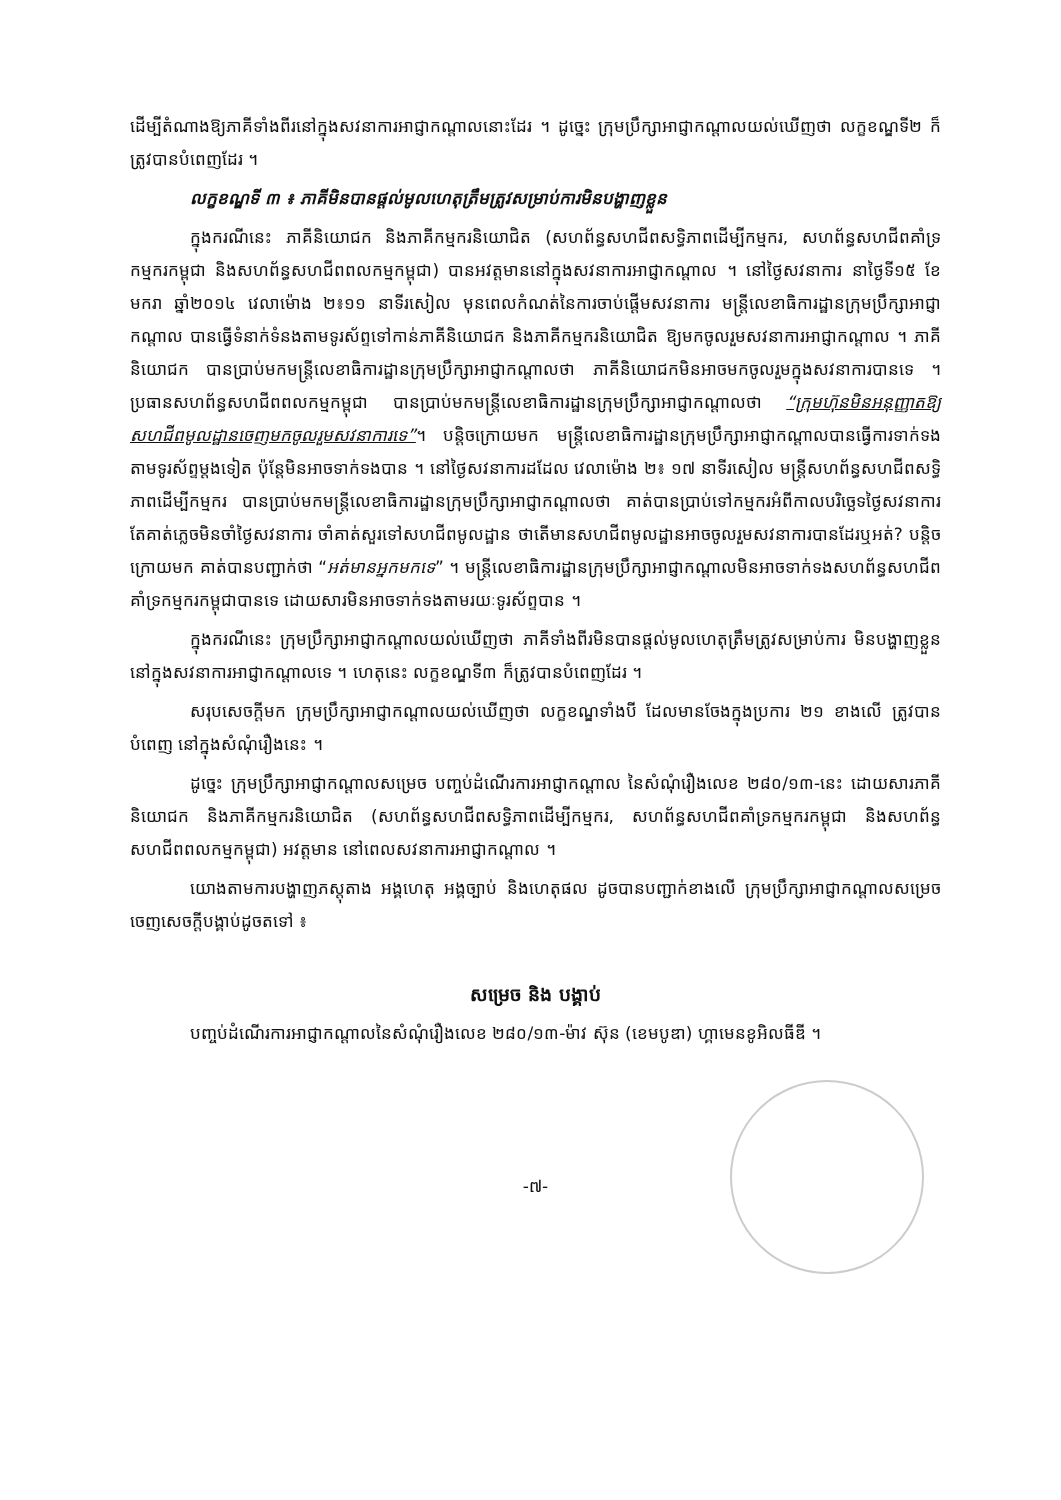ដើម្បីតំណាងឱ្យភាគីទាំងពីរនៅក្នុងសវនាការអាជ្ញាកណ្តាលនោះដែរ ។ ដូច្នេះ ក្រុមប្រឹក្សាអាជ្ញាកណ្តាលយល់ឃើញថា លក្ខខណ្ឌទី២ ក៏ត្រូវបានបំពេញដែរ ។
លក្ខខណ្ឌទី ៣ ៖ ភាគីមិនបានផ្តល់មូលហេតុត្រឹមត្រូវសម្រាប់ការមិនបង្ហាញខ្លួន
ក្នុងករណីនេះ ភាគីនិយោជក និងភាគីកម្មករនិយោជិត (សហព័ន្ធសហជីពសទ្ធិភាពដើម្បីកម្មករ, សហព័ន្ធសហជីពគាំទ្រកម្មករកម្ពុជា និងសហព័ន្ធសហជីពពលកម្មកម្ពុជា) បានអវត្តមាននៅក្នុងសវនាការអាជ្ញាកណ្តាល ។ នៅថ្ងៃសវនាការ នាថ្ងៃទី១៥ ខែមករា ឆ្នាំ២០១៤ វេលាម៉ោង ២៖១១ នាទីរសៀល មុនពេលកំណត់នៃការចាប់ផ្តើមសវនាការ មន្ត្រីលេខាធិការដ្ឋានក្រុមប្រឹក្សាអាជ្ញាកណ្តាល បានធ្វើទំនាក់ទំនងតាមទូរស័ព្ទទៅកាន់ភាគីនិយោជក និងភាគីកម្មករនិយោជិត ឱ្យមកចូលរួមសវនាការអាជ្ញាកណ្តាល ។ ភាគីនិយោជក បានប្រាប់មកមន្ត្រីលេខាធិការដ្ឋានក្រុមប្រឹក្សាអាជ្ញាកណ្តាលថា ភាគីនិយោជកមិនអាចមកចូលរួមក្នុងសវនាការបានទេ ។ ប្រធានសហព័ន្ធសហជីពពលកម្មកម្ពុជា បានប្រាប់មកមន្ត្រីលេខាធិការដ្ឋានក្រុមប្រឹក្សាអាជ្ញាកណ្តាលថា “ក្រុមហ៊ុនមិនអនុញ្ញាតឱ្យសហជីពមូលដ្ឋានចេញមកចូលរួមសវនាការទេ”។ បន្តិចក្រោយមក មន្ត្រីលេខាធិការដ្ឋានក្រុមប្រឹក្សាអាជ្ញាកណ្តាលបានធ្វើការទាក់ទងតាមទូរស័ព្ទម្តងទៀត ប៉ុន្តែមិនអាចទាក់ទងបាន ។ នៅថ្ងៃសវនាការដដែល វេលាម៉ោង ២៖ ១៧ នាទីរសៀល មន្ត្រីសហព័ន្ធសហជីពសទ្ធិភាពដើម្បីកម្មករ បានប្រាប់មកមន្ត្រីលេខាធិការដ្ឋានក្រុមប្រឹក្សាអាជ្ញាកណ្តាលថា គាត់បានប្រាប់ទៅកម្មករអំពីកាលបរិច្ឆេទថ្ងៃសវនាការ តែគាត់ភ្លេចមិនចាំថ្ងៃសវនាការ ចាំគាត់សួរទៅសហជីពមូលដ្ឋាន ថាតើមានសហជីពមូលដ្ឋានអាចចូលរួមសវនាការបានដែរឬអត់? បន្តិចក្រោយមក គាត់បានបញ្ជាក់ថា “អត់មានអ្នកមកទេ” ។ មន្ត្រីលេខាធិការដ្ឋានក្រុមប្រឹក្សាអាជ្ញាកណ្តាលមិនអាចទាក់ទងសហព័ន្ធសហជីពគាំទ្រកម្មករកម្ពុជាបានទេ ដោយសារមិនអាចទាក់ទងតាមរយៈទូរស័ព្ទបាន ។
ក្នុងករណីនេះ ក្រុមប្រឹក្សាអាជ្ញាកណ្តាលយល់ឃើញថា ភាគីទាំងពីរមិនបានផ្តល់មូលហេតុត្រឹមត្រូវសម្រាប់ការ មិនបង្ហាញខ្លួននៅក្នុងសវនាការអាជ្ញាកណ្តាលទេ ។ ហេតុនេះ លក្ខខណ្ឌទី៣ ក៏ត្រូវបានបំពេញដែរ ។
សរុបសេចក្តីមក ក្រុមប្រឹក្សាអាជ្ញាកណ្តាលយល់ឃើញថា លក្ខខណ្ឌទាំងបី ដែលមានចែងក្នុងប្រការ ២១ ខាងលើ ត្រូវបានបំពេញ នៅក្នុងសំណុំរឿងនេះ ។
ដូច្នេះ ក្រុមប្រឹក្សាអាជ្ញាកណ្តាលសម្រេច បញ្ចប់ដំណើរការអាជ្ញាកណ្តាល នៃសំណុំរឿងលេខ ២៨០/១៣-នេះ ដោយសារភាគីនិយោជក និងភាគីកម្មករនិយោជិត (សហព័ន្ធសហជីពសទ្ធិភាពដើម្បីកម្មករ, សហព័ន្ធសហជីពគាំទ្រកម្មករកម្ពុជា និងសហព័ន្ធសហជីពពលកម្មកម្ពុជា) អវត្តមាន នៅពេលសវនាការអាជ្ញាកណ្តាល ។
យោងតាមការបង្ហាញភស្តុតាង អង្គហេតុ អង្គច្បាប់ និងហេតុផល ដូចបានបញ្ជាក់ខាងលើ ក្រុមប្រឹក្សាអាជ្ញាកណ្តាលសម្រេចចេញសេចក្តីបង្គាប់ដូចតទៅ ៖
សម្រេច និង បង្គាប់
បញ្ចប់ដំណើរការអាជ្ញាកណ្តាលនៃសំណុំរឿងលេខ ២៨០/១៣-ម៉ាវ ស៊ុន (ខេមបូឌា) ហ្គាមេនខូអិលធីឌី ។
-៧-